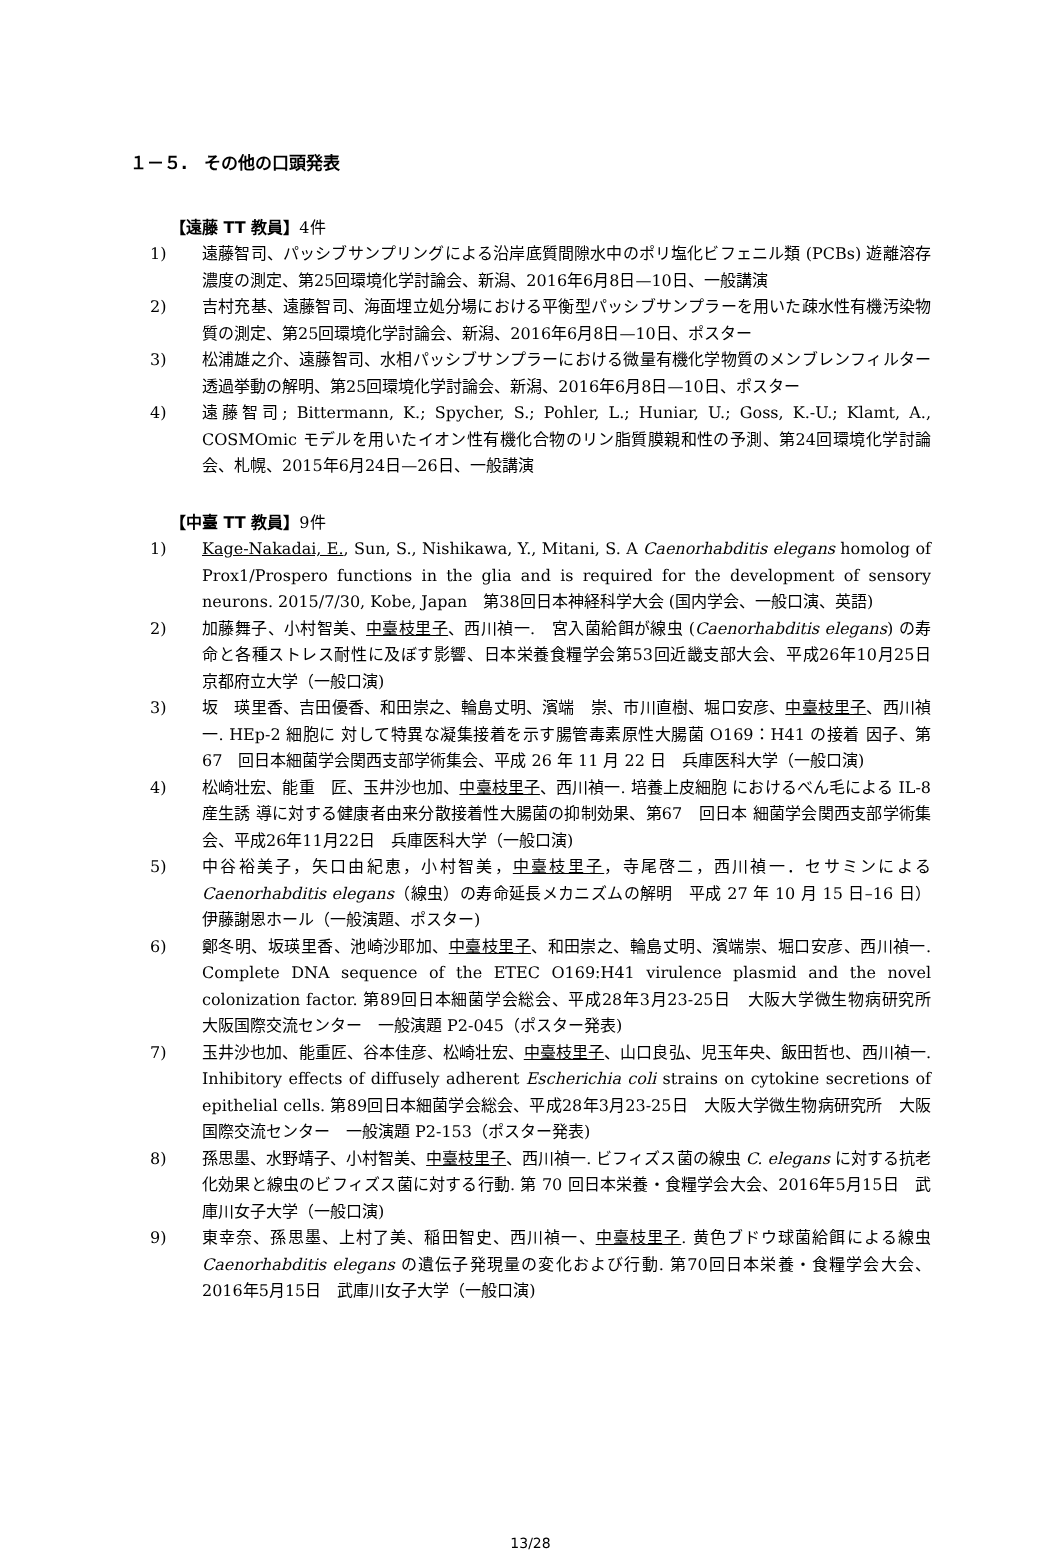１－５.　その他の口頭発表
【遠藤 TT 教員】4件
1) 遠藤智司、パッシブサンプリングによる沿岸底質間隙水中のポリ塩化ビフェニル類 (PCBs) 遊離溶存濃度の測定、第25回環境化学討論会、新潟、2016年6月8日—10日、一般講演
2) 吉村充基、遠藤智司、海面埋立処分場における平衡型パッシブサンプラーを用いた疎水性有機汚染物質の測定、第25回環境化学討論会、新潟、2016年6月8日—10日、ポスター
3) 松浦雄之介、遠藤智司、水相パッシブサンプラーにおける微量有機化学物質のメンブレンフィルター透過挙動の解明、第25回環境化学討論会、新潟、2016年6月8日—10日、ポスター
4) 遠藤智司; Bittermann, K.; Spycher, S.; Pohler, L.; Huniar, U.; Goss, K.-U.; Klamt, A., COSMOmic モデルを用いたイオン性有機化合物のリン脂質膜親和性の予測、第24回環境化学討論会、札幌、2015年6月24日—26日、一般講演
【中臺 TT 教員】9件
1) Kage-Nakadai, E., Sun, S., Nishikawa, Y., Mitani, S. A Caenorhabditis elegans homolog of Prox1/Prospero functions in the glia and is required for the development of sensory neurons. 2015/7/30, Kobe, Japan　第38回日本神経科学大会 (国内学会、一般口演、英語)
2) 加藤舞子、小村智美、中臺枝里子、西川禎一.　宮入菌給餌が線虫 (Caenorhabditis elegans) の寿命と各種ストレス耐性に及ぼす影響、日本栄養食糧学会第53回近畿支部大会、平成26年10月25日　京都府立大学（一般口演)
3) 坂　瑛里香、吉田優香、和田崇之、輪島丈明、濱端　崇、市川直樹、堀口安彦、中臺枝里子、西川禎一. HEp-2 細胞に 対して特異な凝集接着を示す腸管毒素原性大腸菌 O169：H41 の接着 因子、第67　回日本細菌学会関西支部学術集会、平成 26 年 11 月 22 日　兵庫医科大学（一般口演)
4) 松崎壮宏、能重　匠、玉井沙也加、中臺枝里子、西川禎一. 培養上皮細胞 におけるべん毛による IL-8 産生誘 導に対する健康者由来分散接着性大腸菌の抑制効果、第67　回日本 細菌学会関西支部学術集会、平成26年11月22日　兵庫医科大学（一般口演)
5) 中谷裕美子，矢口由紀恵，小村智美，中臺枝里子，寺尾啓二，西川禎一．セサミンによる Caenorhabditis elegans（線虫）の寿命延長メカニズムの解明　平成 27 年 10 月 15 日–16 日）伊藤謝恩ホール（一般演題、ポスター)
6) 鄭冬明、坂瑛里香、池崎沙耶加、中臺枝里子、和田崇之、輪島丈明、濱端崇、堀口安彦、西川禎一. Complete DNA sequence of the ETEC O169:H41 virulence plasmid and the novel colonization factor. 第89回日本細菌学会総会、平成28年3月23-25日　大阪大学微生物病研究所　大阪国際交流センター　一般演題 P2-045（ポスター発表)
7) 玉井沙也加、能重匠、谷本佳彦、松崎壮宏、中臺枝里子、山口良弘、児玉年央、飯田哲也、西川禎一. Inhibitory effects of diffusely adherent Escherichia coli strains on cytokine secretions of epithelial cells. 第89回日本細菌学会総会、平成28年3月23-25日　大阪大学微生物病研究所　大阪国際交流センター　一般演題 P2-153（ポスター発表)
8) 孫思墨、水野靖子、小村智美、中臺枝里子、西川禎一. ビフィズス菌の線虫 C. elegans に対する抗老化効果と線虫のビフィズス菌に対する行動. 第 70 回日本栄養・食糧学会大会、2016年5月15日　武庫川女子大学（一般口演)
9) 東幸奈、孫思墨、上村了美、稲田智史、西川禎一、中臺枝里子. 黄色ブドウ球菌給餌による線虫 Caenorhabditis elegans の遺伝子発現量の変化および行動. 第70回日本栄養・食糧学会大会、2016年5月15日　武庫川女子大学（一般口演)
13/28